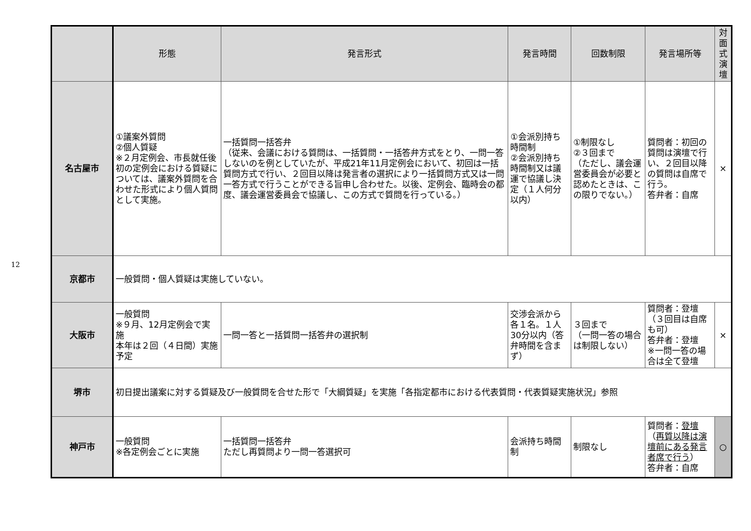12
| | 形態 | 発言形式 | 発言時間 | 回数制限 | 発言場所等 | 対面式 演壇 |
| --- | --- | --- | --- | --- | --- | --- |
| 名古屋市 | ①議案外質問 ②個人質疑 ※２月定例会、市長就任後初の定例会における質疑については、議案外質問を合わせた形式により個人質問として実施。 | 一括質問一括答弁 （従来、会議における質問は、一括質問・一括答弁方式をとり、一問一答しないのを例としていたが、平成21年11月定例会において、初回は一括質問方式で行い、２回目以降は発言者の選択により一括質問方式又は一問一答方式で行うことができる旨申し合わせた。以後、定例会、臨時会の都度、議会運営委員会で協議し、この方式で質問を行っている。） | ①会派別持ち時間制 ②会派別持ち時間制又は議運で協議し決定（１人何分以内） | ①制限なし ②３回まで （ただし、議会運営委員会が必要と認めたときは、この限りでない。） | 質問者：初回の質問は演壇で行い、２回目以降の質問は自席で行う。 答弁者：自席 | × |
| 京都市 | 一般質問・個人質疑は実施していない。 | | | | | |
| 大阪市 | 一般質問 ※９月、12月定例会で実施 本年は２回（４日間）実施予定 | 一問一答と一括質問一括答弁の選択制 | 交渉会派から各１名。１人30分以内（答弁時間を含まず） | ３回まで （一問一答の場合は制限しない） | 質問者：登壇（３回目は自席も可） 答弁者：登壇 ※一問一答の場合は全て登壇 | × |
| 堺市 | 初日提出議案に対する質疑及び一般質問を合せた形で「大綱質疑」を実施「各指定都市における代表質問・代表質疑実施状況」参照 | | | | | |
| 神戸市 | 一般質問 ※各定例会ごとに実施 | 一括質問一括答弁 ただし再質問より一問一答選択可 | 会派持ち時間制 | 制限なし | 質問者： 登壇 （ 再質以降は演壇前にある発言者席で行う ） 答弁者：自席 | ○ |